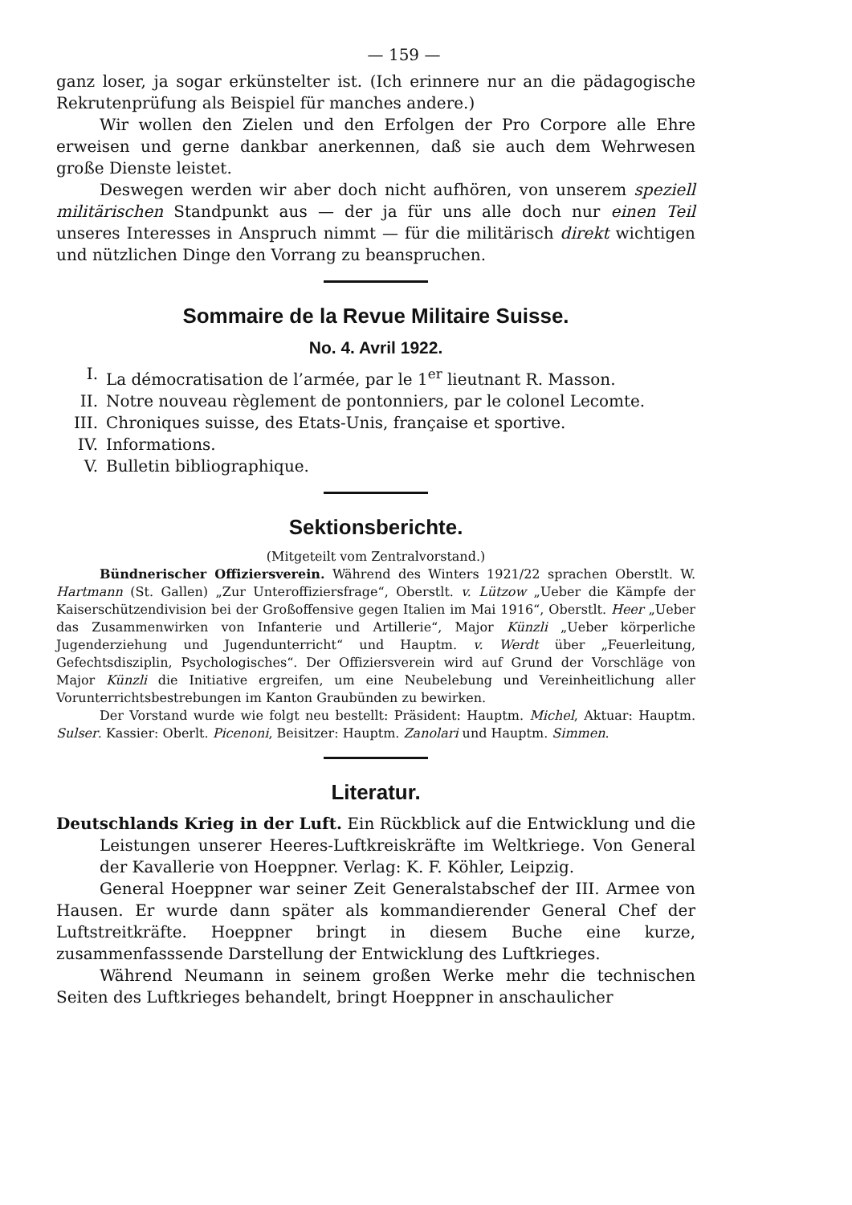— 159 —
ganz loser, ja sogar erkünstelter ist. (Ich erinnere nur an die pädagogische Rekrutenprüfung als Beispiel für manches andere.)
Wir wollen den Zielen und den Erfolgen der Pro Corpore alle Ehre erweisen und gerne dankbar anerkennen, daß sie auch dem Wehrwesen große Dienste leistet.
Deswegen werden wir aber doch nicht aufhören, von unserem speziell militärischen Standpunkt aus — der ja für uns alle doch nur einen Teil unseres Interesses in Anspruch nimmt — für die militärisch direkt wichtigen und nützlichen Dinge den Vorrang zu beanspruchen.
Sommaire de la Revue Militaire Suisse.
No. 4. Avril 1922.
I. La démocratisation de l’armée, par le 1<sup>er</sup> lieutnant R. Masson.
II. Notre nouveau règlement de pontonniers, par le colonel Lecomte.
III. Chroniques suisse, des Etats-Unis, française et sportive.
IV. Informations.
V. Bulletin bibliographique.
Sektionsberichte.
(Mitgeteilt vom Zentralvorstand.)
Bündnerischer Offiziersverein. Während des Winters 1921/22 sprachen Oberstlt. W. Hartmann (St. Gallen) „Zur Unteroffiziersfrage“, Oberstlt. v. Lützow „Ueber die Kämpfe der Kaiserschützendivision bei der Großoffensive gegen Italien im Mai 1916“, Oberstlt. Heer „Ueber das Zusammenwirken von Infanterie und Artillerie“, Major Künzli „Ueber körperliche Jugenderziehung und Jugendunterricht“ und Hauptm. v. Werdt über „Feuerleitung, Gefechtsdisziplin, Psychologisches“. Der Offiziersverein wird auf Grund der Vorschläge von Major Künzli die Initiative ergreifen, um eine Neubelebung und Vereinheitlichung aller Vorunterrichtsbestrebungen im Kanton Graubünden zu bewirken.
Der Vorstand wurde wie folgt neu bestellt: Präsident: Hauptm. Michel, Aktuar: Hauptm. Sulser. Kassier: Oberlt. Picenoni, Beisitzer: Hauptm. Zanolari und Hauptm. Simmen.
Literatur.
Deutschlands Krieg in der Luft. Ein Rückblick auf die Entwicklung und die Leistungen unserer Heeres-Luftkreiskräfte im Weltkriege. Von General der Kavallerie von Hoeppner. Verlag: K. F. Köhler, Leipzig.
General Hoeppner war seiner Zeit Generalstabschef der III. Armee von Hausen. Er wurde dann später als kommandierender General Chef der Luftstreitkräfte. Hoeppner bringt in diesem Buche eine kurze, zusammenfasssende Darstellung der Entwicklung des Luftkrieges.
Während Neumann in seinem großen Werke mehr die technischen Seiten des Luftkrieges behandelt, bringt Hoeppner in anschaulicher